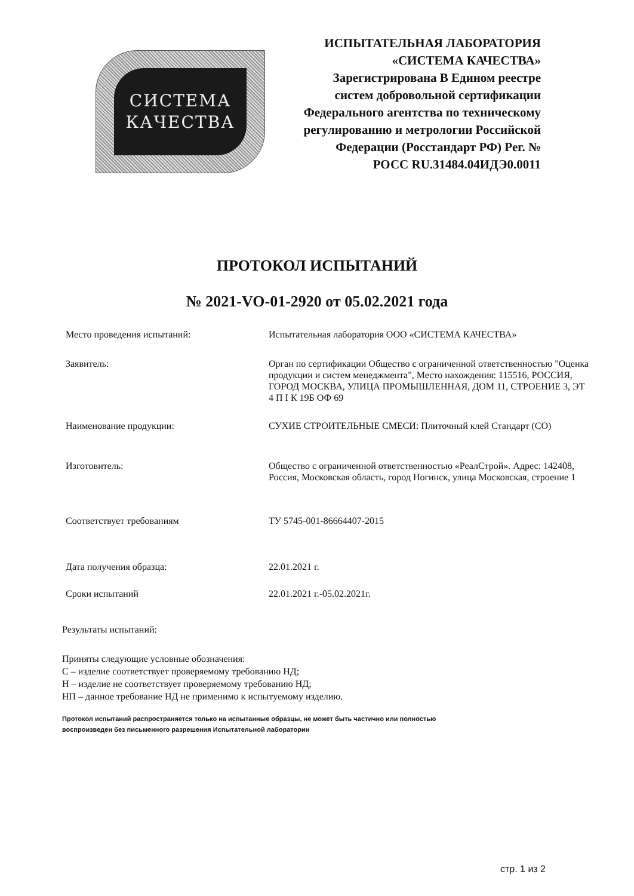СИСТЕМА
КАЧЕСТВА
ИСПЫТАТЕЛЬНАЯ ЛАБОРАТОРИЯ «СИСТЕМА КАЧЕСТВА» Зарегистрирована В Едином реестре систем добровольной сертификации Федерального агентства по техническому регулированию и метрологии Российской Федерации (Росстандарт РФ) Рег. № РОСС RU.31484.04ИДЭ0.0011
ПРОТОКОЛ ИСПЫТАНИЙ
№ 2021-VO-01-2920 от 05.02.2021 года
Место проведения испытаний: Испытательная лаборатория ООО «СИСТЕМА КАЧЕСТВА»
Заявитель: Орган по сертификации Общество с ограниченной ответственностью "Оценка продукции и систем менеджмента", Место нахождения: 115516, РОССИЯ, ГОРОД МОСКВА, УЛИЦА ПРОМЫШЛЕННАЯ, ДОМ 11, СТРОЕНИЕ 3, ЭТ 4 П I К 19Б ОФ 69
Наименование продукции: СУХИЕ СТРОИТЕЛЬНЫЕ СМЕСИ: Плиточный клей Стандарт (СО)
Изготовитель: Общество с ограниченной ответственностью «РеалСтрой». Адрес: 142408, Россия, Московская область, город Ногинск, улица Московская, строение 1
Соответствует требованиям ТУ 5745-001-86664407-2015
Дата получения образца: 22.01.2021 г.
Сроки испытаний 22.01.2021 г.-05.02.2021г.
Результаты испытаний:
Приняты следующие условные обозначения:
С – изделие соответствует проверяемому требованию НД;
Н – изделие не соответствует проверяемому требованию НД;
НП – данное требование НД не применимо к испытуемому изделию.
Протокол испытаний распространяется только на испытанные образцы, не может быть частично или полностью
воспроизведен без письменного разрешения Испытательной лаборатории
стр. 1 из 2